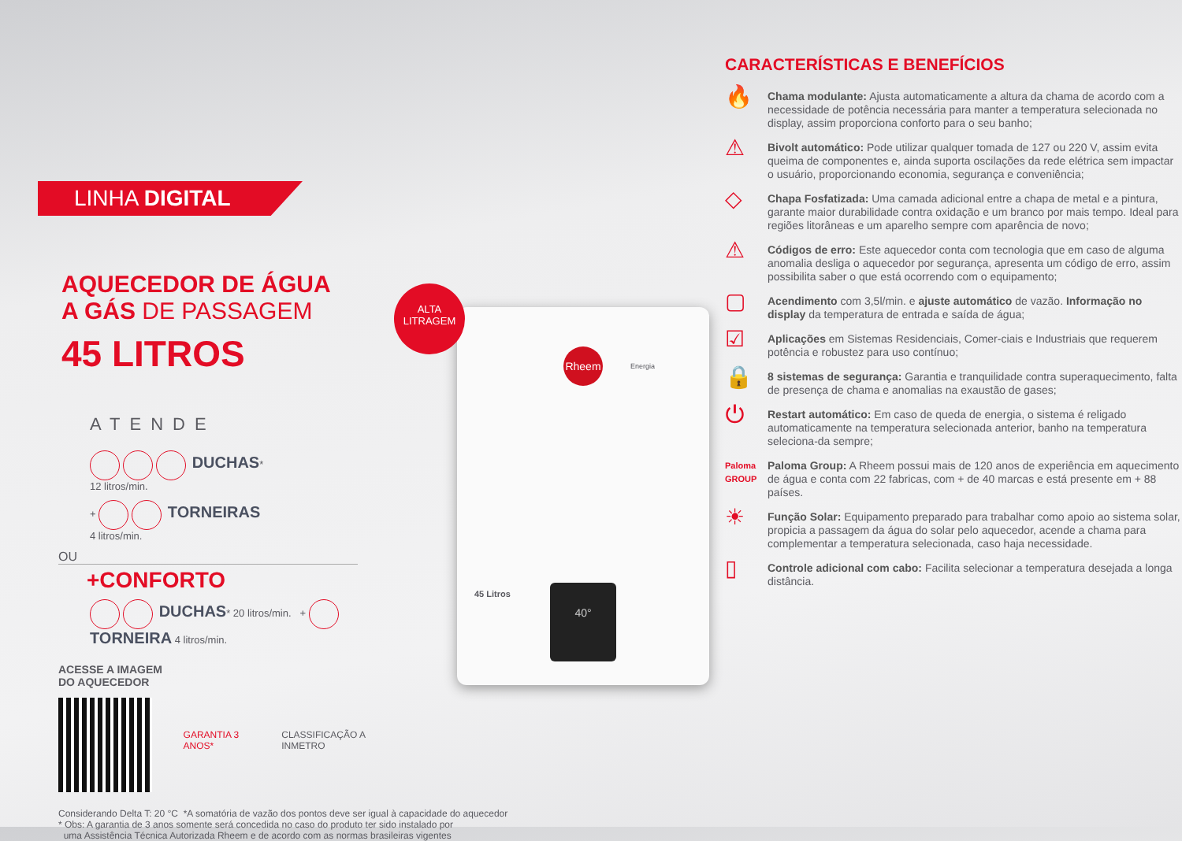LINHA DIGITAL
AQUECEDOR DE ÁGUA
A GÁS DE PASSAGEM
45 LITROS
ATENDE
DUCHAS*
12 litros/min.
+ TORNEIRAS
4 litros/min.
OU
+CONFORTO
DUCHAS* 20 litros/min. + TORNEIRA 4 litros/min.
ACESSE A IMAGEM
DO AQUECEDOR
GARANTIA 3 ANOS* CLASSIFICAÇÃO A INMETRO
Considerando Delta T: 20 °C *A somatória de vazão dos pontos deve ser igual à capacidade do aquecedor
* Obs: A garantia de 3 anos somente será concedida no caso do produto ter sido instalado por
uma Assistência Técnica Autorizada Rheem e de acordo com as normas brasileiras vigentes
ALTA
LITRAGEM
Rheem
Energia
45 Litros
40°
CARACTERÍSTICAS E BENEFÍCIOS
🔥
Chama modulante: Ajusta automaticamente a altura da chama de acordo com a necessidade de potência necessária para manter a temperatura selecionada no display, assim proporciona conforto para o seu banho;
⚠
Bivolt automático: Pode utilizar qualquer tomada de 127 ou 220 V, assim evita queima de componentes e, ainda suporta oscilações da rede elétrica sem impactar o usuário, proporcionando economia, segurança e conveniência;
◇
Chapa Fosfatizada: Uma camada adicional entre a chapa de metal e a pintura, garante maior durabilidade contra oxidação e um branco por mais tempo. Ideal para regiões litorâneas e um aparelho sempre com aparência de novo;
⚠
Códigos de erro: Este aquecedor conta com tecnologia que em caso de alguma anomalia desliga o aquecedor por segurança, apresenta um código de erro, assim possibilita saber o que está ocorrendo com o equipamento;
▢
Acendimento com 3,5l/min. e ajuste automático de vazão. Informação no display da temperatura de entrada e saída de água;
☑
Aplicações em Sistemas Residenciais, Comer-ciais e Industriais que requerem potência e robustez para uso contínuo;
🔒
8 sistemas de segurança: Garantia e tranquilidade contra superaquecimento, falta de presença de chama e anomalias na exaustão de gases;
⏻
Restart automático: Em caso de queda de energia, o sistema é religado automaticamente na temperatura selecionada anterior, banho na temperatura seleciona-da sempre;
Paloma GROUP
Paloma Group: A Rheem possui mais de 120 anos de experiência em aquecimento de água e conta com 22 fabricas, com + de 40 marcas e está presente em + 88 países.
☀
Função Solar: Equipamento preparado para trabalhar como apoio ao sistema solar, propicia a passagem da água do solar pelo aquecedor, acende a chama para complementar a temperatura selecionada, caso haja necessidade.
▯
Controle adicional com cabo: Facilita selecionar a temperatura desejada a longa distância.